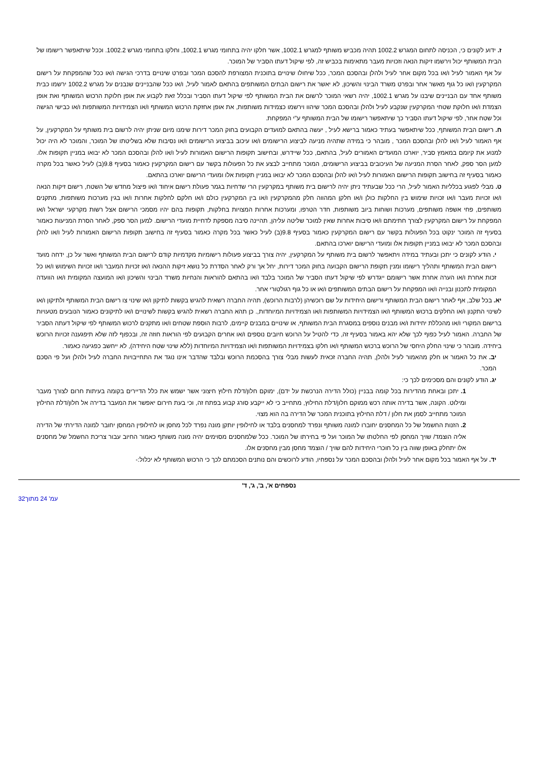ז. ידוע לקונים כי, הכניסה לתחום המגרש 1002.2 תהיה מכביש משותף למגרש 1002.1, אשר חלקו יהיה בתחומי מגרש 1002.1, וחלקו בתחומי מגרש 1002.2. וככל שיתאפשר רישומו של הבית המשותף יכול וירשמו זיקות הנאה וזכויות מעבר מתאימות בכביש זה, לפי שיקול דעתו הסביר של המוכר.
על אף האמור לעיל ו/או בכל מקום אחר לעיל ולהלן ובהסכם המכר, ככל שיחולו שינויים בתוכנית המצורפת להסכם המכר ובפרט שינויים בדרכי הגישה ו/או ככל שהמפקחת על רישום המקרקעין ו/או כל גוף מאשר אחר ובפרט משרד הבינוי והשיכון, לא יאשר את רישום הבתים המשותפים בהתאם לאמור לעיל, ו/או ככל שהבניינים שנבנים על מגרש 1002.2 ירשמו כבית משותף אחד עם הבניינים שיבנו על מגרש 1002.1, יהיה רשאי המוכר לרשום את הבית המשותף לפי שיקול דעתו הסביר ובכלל זאת לקבוע את אופן חלוקת הרכוש המשותף ואת אופן הצמדת ו/או חלוקת שטחי המקרקעין שנקבע לעיל ולהלן ובהסכם המכר שיהוו וירשמו כצמידות משותפות, את אופן אחזקת הרכוש המשותף ו/או הצמידויות המשותפות ו/או כבישי הגישה וכל שטח אחר, לפי שיקול דעתו הסביר כך שיתאפשר רישומו של הבית המשותף ע"י המפקחת.
ח. רישום הבית המשותף, ככל שיתאפשר בעתיד כאמור ברישא לעיל , יעשה בהתאם למועדים הקבועים בחוק המכר דירות שימנו מיום שניתן יהיה לרשום בית משותף על המקרקעין, על אף האמור לעיל ו/או להלן ובהסכם המכר , מובהר כי במידה שתהיה מניעה לביצוע הרישומים ו/או עיכוב בביצוע הרישומים ו/או נסיבות שלא בשליטתו של המוכר, והמוכר לא היה יכול למנוע את קיומם במאמץ סביר, יוארכו המועדים האמורים לעיל, בהתאם, ככל שיידרש, ובחישוב תקופות הרישום האמורות לעיל ו/או להלן ובהסכם המכר לא יבואו במניין תקופות אלו. למען הסר ספק, לאחר הסרת המניעה של העיכובים בביצוע הרישומים, המוכר מתחייב לבצע את כל הפעולות בקשר עם רישום המקרקעין כאמור בסעיף 9.8(ב) לעיל כאשר בכל מקרה כאמור בסעיף זה בחישוב תקופות הרישום האמורות לעיל ו/או להלן ובהסכם המכר לא יבואו במניין תקופות אלו ומועדי הרישום יוארכו בהתאם.
ט. מבלי לפגוע בכלליות האמור לעיל, הרי ככל שבעתיד ניתן יהיה לרישום בית משותף במקרקעין הרי שדחיות בגמר פעולת רישום איחוד ו/או פיצול מחדש של השטח, רישום זיקות הנאה ו/או זכויות מעבר ו/או זכויות שימוש בין החלקות כולן ו/או חלקן המהווה חלק מהמקרקעין ו/או בין המקרקעין כולם ו/או חלקם לחלקות אחרות ו/או בגין מערכות משותפות, מתקנים משותפים, פחי אשפה משותפים, מערכות ושוחות ביוב משותפות, חדר הטרפו, ומערכות אחרות המצויות בחלקות, תקופות בהם יהיו מסמכי הרישום אצל רשות מקרקעי ישראל ו/או המפקחת על רישום המקרקעין לצורך חתימתם ו/או סיבות אחרות שאין למוכר שליטה עליהן, תהיינה סיבה מספקת לדחיית מועדי הרישום. למען הסר ספק, לאחר הסרת המניעות כאמור בסעיף זה המוכר ינקוט בכל הפעולות בקשר עם רישום המקרקעין כאמור בסעיף 9.8(ב) לעיל כאשר בכל מקרה כאמור בסעיף זה בחישוב תקופות הרישום האמורות לעיל ו/או להלן ובהסכם המכר לא יבואו במניין תקופות אלו ומועדי הרישום יוארכו בהתאם.
י. הודע לקונים כי יתכן ובעתיד במידה ויתאפשר לרשום בית משותף על המקרקעין, יהיה צורך בביצוע פעולות רישומיות מקדמיות קודם לרישום הבית המשותף ואשר על כן, ידחה מועד רישום הבית המשותף ותהליך רישומו ומנין תקופת הרישום הקבועה בחוק המכר דירות, יחל אך ורק לאחר הסדרת כל נושא זיקות ההנאה ו/או זכויות המעבר ו/או זכויות השימוש ו/או כל זכות אחרת ו/או הערה אחרת אשר רישומם ייגדרש לפי שיקול דעתו הסביר של המוכר בלבד ו/או בהתאם להוראות והנחיות משרד הבינוי והשיכון ו/או המועצה המקומית ו/או הוועדה המקומית לתכנון ובנייה ו/או המפקחת על רישום הבתים המשותפים ו/או או כל גוף רגולטורי אחר.
יא. בכל שלב, אף לאחר רישום הבית המשותף ורישום היחידות על שם רוכשיהן (לרבות הרוכש), תהיה החברה רשאית להגיש בקשות לתיקון ו/או שינוי צו רישום הבית המשותף ולתיקון ו/או לשינוי התקנון ו/או החלקים ברכוש המשותף ו/או הצמידויות המשותפות ו/או הצמידויות המיוחדות,. כן תהא החברה רשאית להגיש בקשות לשינויים ו/או לתיקונים כאמור הנובעים מטעויות ברישום המקורי ו/או מהכללת יחידות ו/או מבנים נוספים במסגרת הבית המשותף, או שינויים במבנים קיימים, לרבות הוספת שטחים ו/או מתקנים לרכוש המשותף לפי שיקול דעתה הסביר של החברה. האמור לעיל כפוף לכך שלא יהא באמור בסעיף זה, כדי להטיל על הרוכש חיובים נוספים ו/או אחרים הקבועים לפי הוראות חוזה זה, ובכפוף לזה שלא תיפגענה זכויות הרוכש ביחידה. מובהר כי שינוי החלק היחסי של הרוכש ברכוש המשותף ו/או חלקו בצמידויות המשותפות ו/או הצמידויות המיוחדות (ללא שינוי שטח היחידה), לא ייחשב כפגיעה כאמור.
יב. את כל האמור או חלק מהאמור לעיל ולהלן, תהיה החברה זכאית לעשות מבלי צורך בהסכמת הרוכש ובלבד שהדבר אינו נוגד את התחייבויות החברה לעיל ולהלן ועל פי הסכם המכר.
יג. הודע לקונים והם מסכימים לכך כי:
1. יתכן ובאחת מהדירות בכל קומה בבניין (כולל הדירה הנרכשת על ידם), ימוקם חלון/דלת חילוץ חיצוני אשר ישמש את כלל הדיירים בקומה בעיתות חרום לצורך מעבר ומילוט. הקונה, אשר בדירה אותה רכש ממוקם חלון/דלת החילוץ, מתחייב כי לא ייקבע סורג קבוע בפתח זה, וכי בעת חירום יאפשר את המעבר בדירה אל חלון/דלת החילוץ המוכר מתחייב לסמן את חלון / דלת החילוץ בתוכנית המכר של הדירה בה הוא מצוי.
2. הזנות החשמל של כל המחסנים יחוברו למונה משותף ונפרד למחסנים בלבד או לחילופין יותקן מונה נפרד לכל מחסן או לחילופין המחסן יחובר למונה הדירתי של הדירה אליה הוצמד/ שויך המחסן לפי החלטתו של המוכר ועל פי בחירתו של המוכר. ככל שלמחסנים מסוימים יהיה מונה משותף כאמור החיוב עבור צריכת החשמל של מחסנים אלו יתחלק באופן שווה בין כל חוכרי היחידות להם שויך / הוצמד מחסן מבין מחסנים אלו.
יד. על אף האמור בכל מקום אחר לעיל ולהלן ובהסכם המכר על נספחיו, הודע לרוכשים והם נותנים הסכמתם לכך כי הרכוש המשותף לא יכלול:-
נספחים א', ב', ג', ד'
עמ' 24 מתוך32